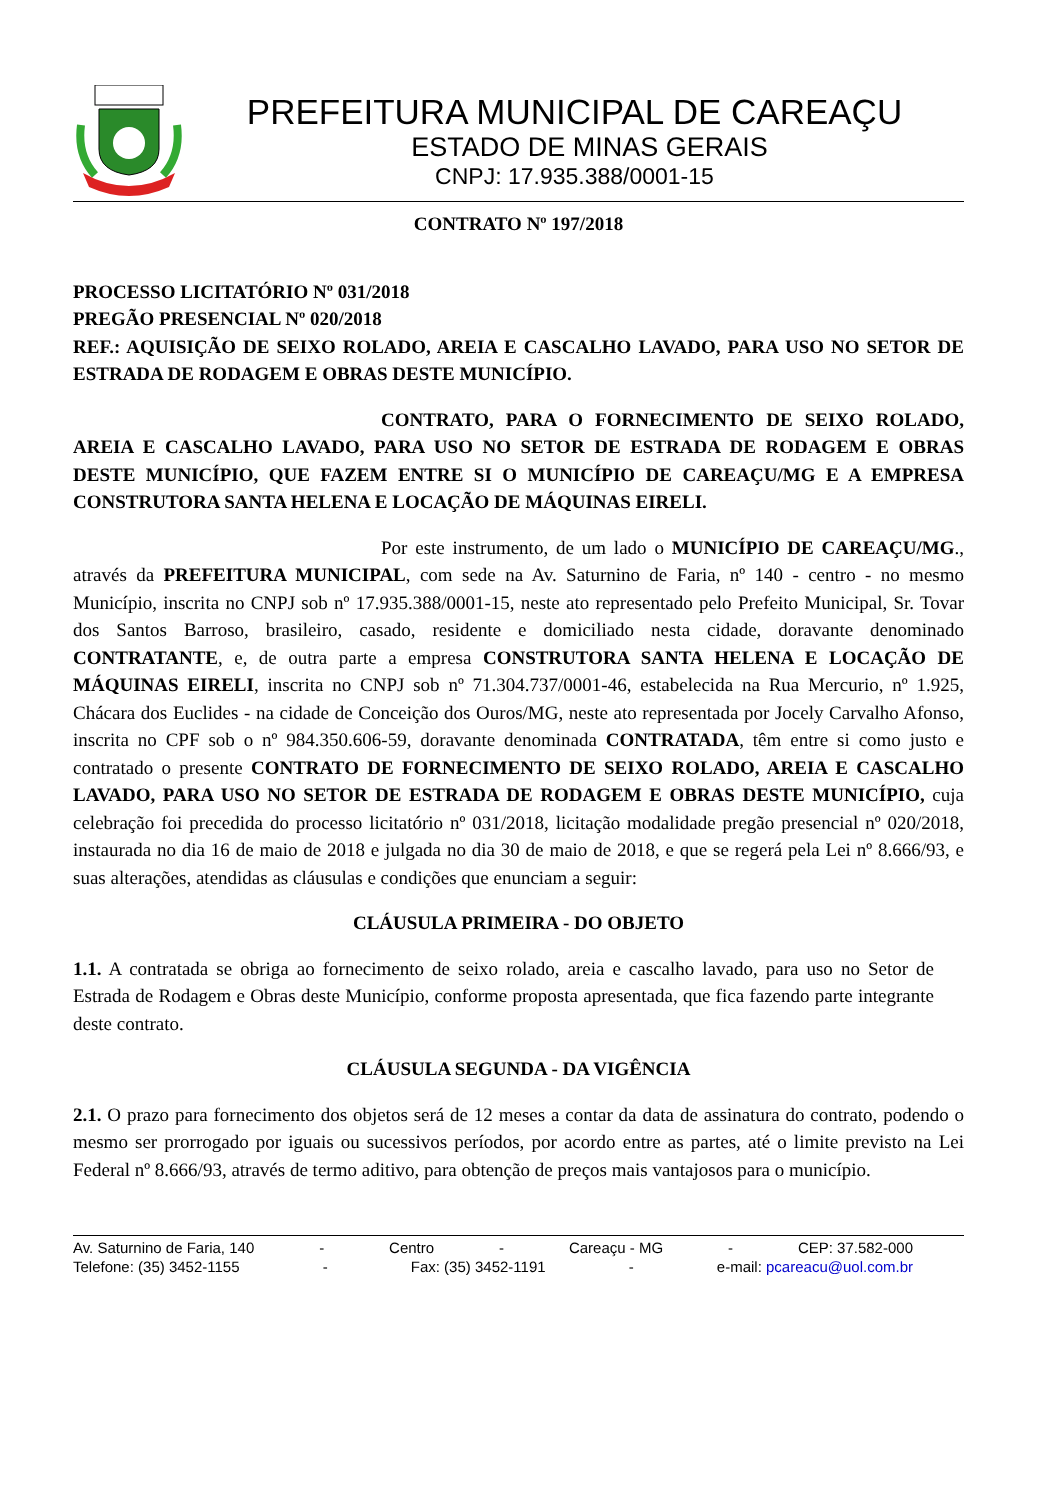PREFEITURA MUNICIPAL DE CAREAÇU
ESTADO DE MINAS GERAIS
CNPJ: 17.935.388/0001-15
CONTRATO Nº 197/2018
PROCESSO LICITATÓRIO Nº 031/2018
PREGÃO PRESENCIAL Nº 020/2018
REF.: AQUISIÇÃO DE SEIXO ROLADO, AREIA E CASCALHO LAVADO, PARA USO NO SETOR DE ESTRADA DE RODAGEM E OBRAS DESTE MUNICÍPIO.
CONTRATO, PARA O FORNECIMENTO DE SEIXO ROLADO, AREIA E CASCALHO LAVADO, PARA USO NO SETOR DE ESTRADA DE RODAGEM E OBRAS DESTE MUNICÍPIO, QUE FAZEM ENTRE SI O MUNICÍPIO DE CAREAÇU/MG E A EMPRESA CONSTRUTORA SANTA HELENA E LOCAÇÃO DE MÁQUINAS EIRELI.
Por este instrumento, de um lado o MUNICÍPIO DE CAREAÇU/MG., através da PREFEITURA MUNICIPAL, com sede na Av. Saturnino de Faria, nº 140 - centro - no mesmo Município, inscrita no CNPJ sob nº 17.935.388/0001-15, neste ato representado pelo Prefeito Municipal, Sr. Tovar dos Santos Barroso, brasileiro, casado, residente e domiciliado nesta cidade, doravante denominado CONTRATANTE, e, de outra parte a empresa CONSTRUTORA SANTA HELENA E LOCAÇÃO DE MÁQUINAS EIRELI, inscrita no CNPJ sob nº 71.304.737/0001-46, estabelecida na Rua Mercurio, nº 1.925, Chácara dos Euclides - na cidade de Conceição dos Ouros/MG, neste ato representada por Jocely Carvalho Afonso, inscrita no CPF sob o nº 984.350.606-59, doravante denominada CONTRATADA, têm entre si como justo e contratado o presente CONTRATO DE FORNECIMENTO DE SEIXO ROLADO, AREIA E CASCALHO LAVADO, PARA USO NO SETOR DE ESTRADA DE RODAGEM E OBRAS DESTE MUNICÍPIO, cuja celebração foi precedida do processo licitatório nº 031/2018, licitação modalidade pregão presencial nº 020/2018, instaurada no dia 16 de maio de 2018 e julgada no dia 30 de maio de 2018, e que se regerá pela Lei nº 8.666/93, e suas alterações, atendidas as cláusulas e condições que enunciam a seguir:
CLÁUSULA PRIMEIRA - DO OBJETO
1.1. A contratada se obriga ao fornecimento de seixo rolado, areia e cascalho lavado, para uso no Setor de Estrada de Rodagem e Obras deste Município, conforme proposta apresentada, que fica fazendo parte integrante deste contrato.
CLÁUSULA SEGUNDA - DA VIGÊNCIA
2.1. O prazo para fornecimento dos objetos será de 12 meses a contar da data de assinatura do contrato, podendo o mesmo ser prorrogado por iguais ou sucessivos períodos, por acordo entre as partes, até o limite previsto na Lei Federal nº 8.666/93, através de termo aditivo, para obtenção de preços mais vantajosos para o município.
Av. Saturnino de Faria, 140 - Centro - Careaçu - MG - CEP: 37.582-000
Telefone: (35) 3452-1155 - Fax: (35) 3452-1191 - e-mail: pcareacu@uol.com.br